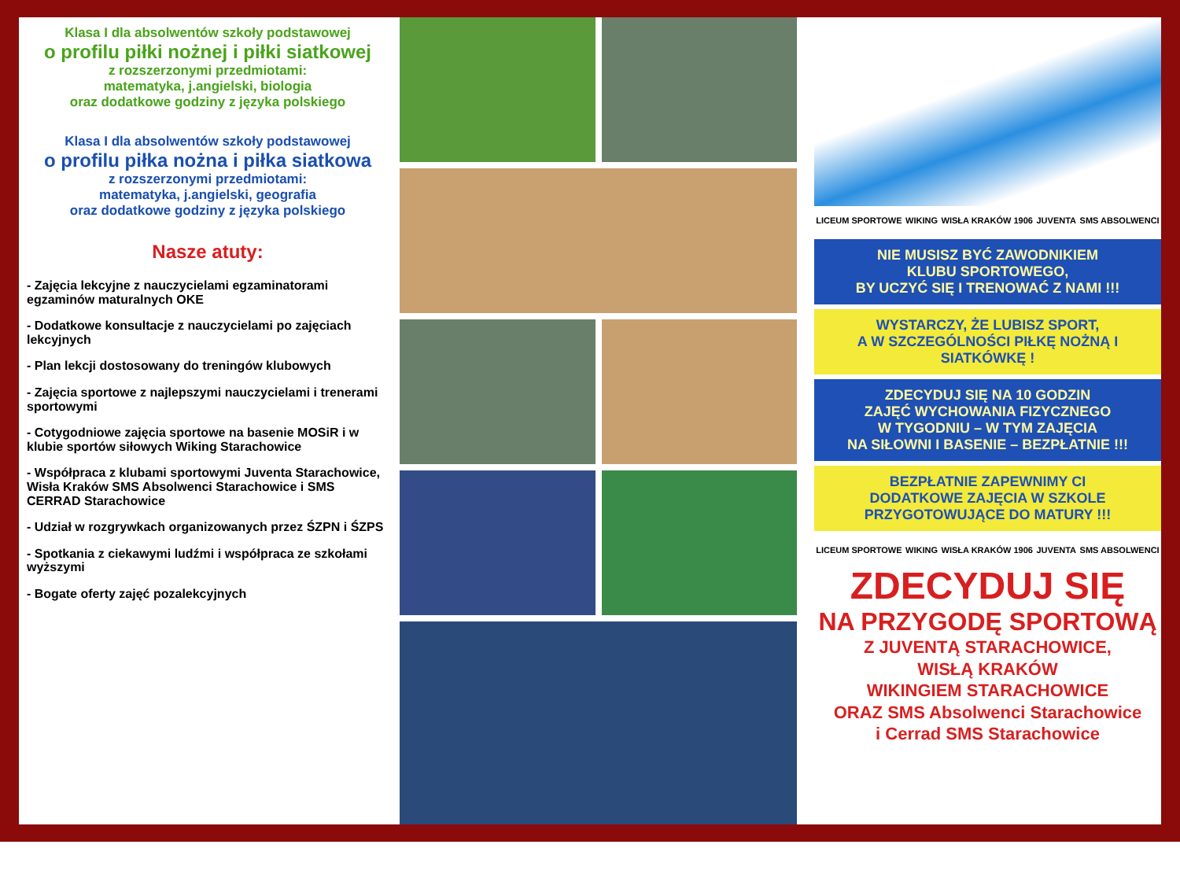Klasa I dla absolwentów szkoły podstawowej
o profilu piłki nożnej i piłki siatkowej
z rozszerzonymi przedmiotami:
matematyka, j.angielski, biologia
oraz dodatkowe godziny z języka polskiego
Klasa I dla absolwentów szkoły podstawowej
o profilu piłka nożna i piłka siatkowa
z rozszerzonymi przedmiotami:
matematyka, j.angielski, geografia
oraz dodatkowe godziny z języka polskiego
Nasze atuty:
- Zajęcia lekcyjne z nauczycielami egzaminatorami egzaminów maturalnych OKE
- Dodatkowe konsultacje z nauczycielami po zajęciach lekcyjnych
- Plan lekcji dostosowany do treningów klubowych
- Zajęcia sportowe z najlepszymi nauczycielami i trenerami sportowymi
- Cotygodniowe zajęcia sportowe na basenie MOSiR i w klubie sportów siłowych Wiking Starachowice
- Współpraca z klubami sportowymi Juventa Starachowice, Wisła Kraków SMS Absolwenci Starachowice i SMS CERRAD Starachowice
- Udział w rozgrywkach organizowanych przez ŚZPN i ŚZPS
- Spotkania z ciekawymi ludźmi i współpraca ze szkołami wyższymi
- Bogate oferty zajęć pozalekcyjnych
LICEUM SPORTOWE WIKING WISŁA KRAKÓW 1906 JUVENTA SMS ABSOLWENCI
NIE MUSISZ BYĆ ZAWODNIKIEM
KLUBU SPORTOWEGO,
BY UCZYĆ SIĘ I TRENOWAĆ Z NAMI !!!
WYSTARCZY, ŻE LUBISZ SPORT,
A W SZCZEGÓLNOŚCI PIŁKĘ NOŻNĄ I SIATKÓWKĘ !
ZDECYDUJ SIĘ NA 10 GODZIN
ZAJĘĆ WYCHOWANIA FIZYCZNEGO
W TYGODNIU – W TYM ZAJĘCIA
NA SIŁOWNI I BASENIE – BEZPŁATNIE !!!
BEZPŁATNIE ZAPEWNIMY CI
DODATKOWE ZAJĘCIA W SZKOLE
PRZYGOTOWUJĄCE DO MATURY !!!
LICEUM SPORTOWE WIKING WISŁA KRAKÓW 1906 JUVENTA SMS ABSOLWENCI
ZDECYDUJ SIĘ
NA PRZYGODĘ SPORTOWĄ
Z JUVENTĄ STARACHOWICE,
WISŁĄ KRAKÓW
WIKINGIEM STARACHOWICE
ORAZ SMS Absolwenci Starachowice
i Cerrad SMS Starachowice